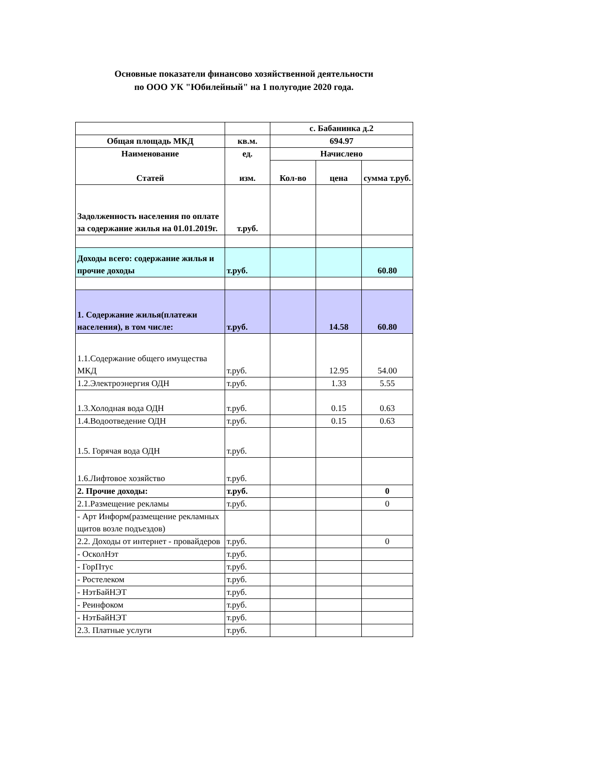Основные показатели финансово хозяйственной деятельности
по ООО УК "Юбилейный" на 1 полугодие 2020 года.
| | | с. Бабанинка д.2 | | |
| Общая площадь МКД | кв.м. | 694.97 | | |
| Наименование Статей | ед. изм. | Начислено | | |
| | | Кол-во | цена | сумма т.руб. |
| Задолженность населения по оплате за содержание жилья на 01.01.2019г. | т.руб. | | | |
| Доходы всего: содержание жилья и прочие доходы | т.руб. | | | 60.80 |
| 1. Содержание жилья(платежи населения), в том числе: | т.руб. | | 14.58 | 60.80 |
| 1.1.Содержание общего имущества МКД | т.руб. | | 12.95 | 54.00 |
| 1.2.Электроэнергия ОДН | т.руб. | | 1.33 | 5.55 |
| 1.3.Холодная вода ОДН | т.руб. | | 0.15 | 0.63 |
| 1.4.Водоотведение ОДН | т.руб. | | 0.15 | 0.63 |
| 1.5. Горячая вода ОДН | т.руб. | | | |
| 1.6.Лифтовое хозяйство | т.руб. | | | |
| 2. Прочие доходы: | т.руб. | | | 0 |
| 2.1.Размещение рекламы | т.руб. | | | 0 |
| - Арт Информ(размещение рекламных щитов возле подъездов) | | | | |
| 2.2. Доходы от интернет - провайдеров | т.руб. | | | 0 |
| - ОсколНэт | т.руб. | | | |
| - ГорПтус | т.руб. | | | |
| - Ростелеком | т.руб. | | | |
| - НэтБайНЭТ | т.руб. | | | |
| - Реинфоком | т.руб. | | | |
| - НэтБайНЭТ | т.руб. | | | |
| 2.3. Платные услуги | т.руб. | | | |